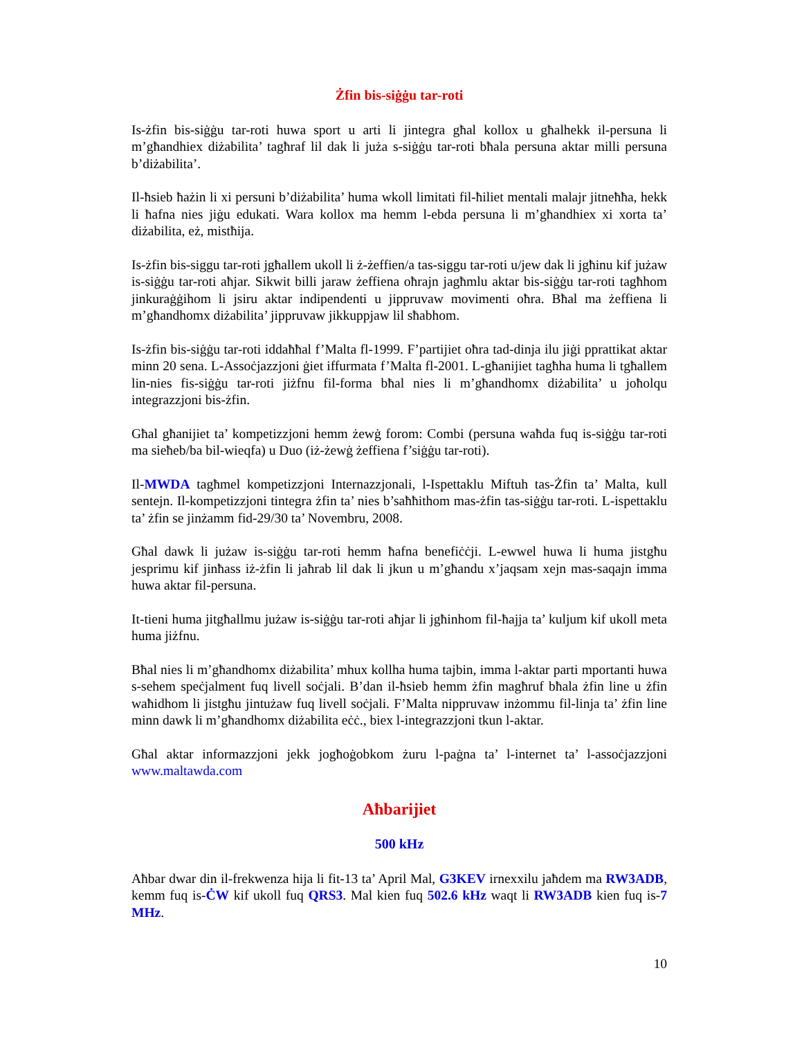Żfin bis-siġġu tar-roti
Is-żfin bis-siġġu tar-roti huwa sport u arti li jintegra għal kollox u għalhekk il-persuna li m’għandhiex diżabilita’ tagħraf lil dak li juża s-siġġu tar-roti bħala persuna aktar milli persuna b’diżabilita’.
Il-ħsieb ħażin li xi persuni b’diżabilita’ huma wkoll limitati fil-ħiliet mentali malajr jitneħħa, hekk li ħafna nies jiġu edukati. Wara kollox ma hemm l-ebda persuna li m’għandhiex xi xorta ta’ diżabilita, eż, mistħija.
Is-żfin bis-siggu tar-roti jgħallem ukoll li ż-żeffien/a tas-siggu tar-roti u/jew dak li jgħinu kif jużaw is-siġġu tar-roti aħjar. Sikwit billi jaraw żeffiena oħrajn jagħmlu aktar bis-siġġu tar-roti tagħhom jinkuraġġihom li jsiru aktar indipendenti u jippruvaw movimenti oħra. Bħal ma żeffiena li m’għandhomx diżabilita’ jippruvaw jikkuppjaw lil sħabhom.
Is-żfin bis-siġġu tar-roti iddaħħal f’Malta fl-1999. F’partijiet oħra tad-dinja ilu jiġi pprattikat aktar minn 20 sena. L-Assoċjazzjoni ġiet iffurmata f’Malta fl-2001. L-għanijiet tagħha huma li tgħallem lin-nies fis-siġġu tar-roti jiżfnu fil-forma bħal nies li m’għandhomx diżabilita’ u joħolqu integrazzjoni bis-żfin.
Għal għanijiet ta’ kompetizzjoni hemm żewġ forom: Combi (persuna waħda fuq is-siġġu tar-roti ma sieħeb/ba bil-wieqfa) u Duo (iż-żewġ żeffiena f’siġġu tar-roti).
Il-MWDA tagħmel kompetizzjoni Internazzjonali, l-Ispettaklu Miftuh tas-Żfin ta’ Malta, kull sentejn. Il-kompetizzjoni tintegra żfin ta’ nies b’saħħithom mas-żfin tas-siġġu tar-roti. L-ispettaklu ta’ żfin se jinżamm fid-29/30 ta’ Novembru, 2008.
Għal dawk li jużaw is-siġġu tar-roti hemm ħafna benefiċċji. L-ewwel huwa li huma jistgħu jesprimu kif jinħass iż-żfin li jaħrab lil dak li jkun u m’għandu x’jaqsam xejn mas-saqajn imma huwa aktar fil-persuna.
It-tieni huma jitgħallmu jużaw is-siġġu tar-roti aħjar li jgħinhom fil-ħajja ta’ kuljum kif ukoll meta huma jiżfnu.
Bħal nies li m’għandhomx diżabilita’ mhux kollha huma tajbin, imma l-aktar parti mportanti huwa s-sehem speċjalment fuq livell soċjali. B’dan il-ħsieb hemm żfin magħruf bħala żfin line u żfin waħidhom li jistgħu jintużaw fuq livell soċjali. F’Malta nippruvaw inżommu fil-linja ta’ żfin line minn dawk li m’għandhomx diżabilita eċċ., biex l-integrazzjoni tkun l-aktar.
Għal aktar informazzjoni jekk jogħoġobkom żuru l-paġna ta’ l-internet ta’ l-assoċjazzjoni www.maltawda.com
Aħbarijiet
500 kHz
Aħbar dwar din il-frekwenza hija li fit-13 ta’ April Mal, G3KEV irnexxilu jaħdem ma RW3ADB, kemm fuq is-ĊW kif ukoll fuq QRS3. Mal kien fuq 502.6 kHz waqt li RW3ADB kien fuq is-7 MHz.
10